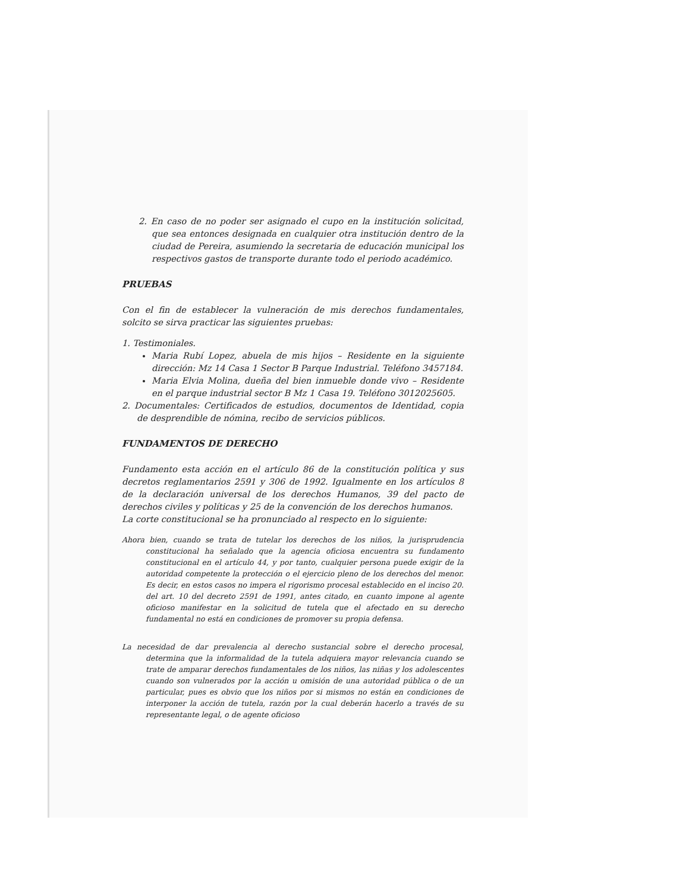2. En caso de no poder ser asignado el cupo en la institución solicitad, que sea entonces designada en cualquier otra institución dentro de la ciudad de Pereira, asumiendo la secretaria de educación municipal los respectivos gastos de transporte durante todo el periodo académico.
PRUEBAS
Con el fin de establecer la vulneración de mis derechos fundamentales, solcito se sirva practicar las siguientes pruebas:
1. Testimoniales.
Maria Rubí Lopez, abuela de mis hijos – Residente en la siguiente dirección: Mz 14 Casa 1 Sector B Parque Industrial. Teléfono 3457184.
Maria Elvia Molina, dueña del bien inmueble donde vivo – Residente en el parque industrial sector B Mz 1 Casa 19. Teléfono 3012025605.
2. Documentales: Certificados de estudios, documentos de Identidad, copia de desprendible de nómina, recibo de servicios públicos.
FUNDAMENTOS DE DERECHO
Fundamento esta acción en el artículo 86 de la constitución política y sus decretos reglamentarios 2591 y 306 de 1992. Igualmente en los artículos 8 de la declaración universal de los derechos Humanos, 39 del pacto de derechos civiles y políticas y 25 de la convención de los derechos humanos.
La corte constitucional se ha pronunciado al respecto en lo siguiente:
Ahora bien, cuando se trata de tutelar los derechos de los niños, la jurisprudencia constitucional ha señalado que la agencia oficiosa encuentra su fundamento constitucional en el artículo 44, y por tanto, cualquier persona puede exigir de la autoridad competente la protección o el ejercicio pleno de los derechos del menor. Es decir, en estos casos no impera el rigorismo procesal establecido en el inciso 20. del art. 10 del decreto 2591 de 1991, antes citado, en cuanto impone al agente oficioso manifestar en la solicitud de tutela que el afectado en su derecho fundamental no está en condiciones de promover su propia defensa.
La necesidad de dar prevalencia al derecho sustancial sobre el derecho procesal, determina que la informalidad de la tutela adquiera mayor relevancia cuando se trate de amparar derechos fundamentales de los niños, las niñas y los adolescentes cuando son vulnerados por la acción u omisión de una autoridad pública o de un particular, pues es obvio que los niños por si mismos no están en condiciones de interponer la acción de tutela, razón por la cual deberán hacerlo a través de su representante legal, o de agente oficioso